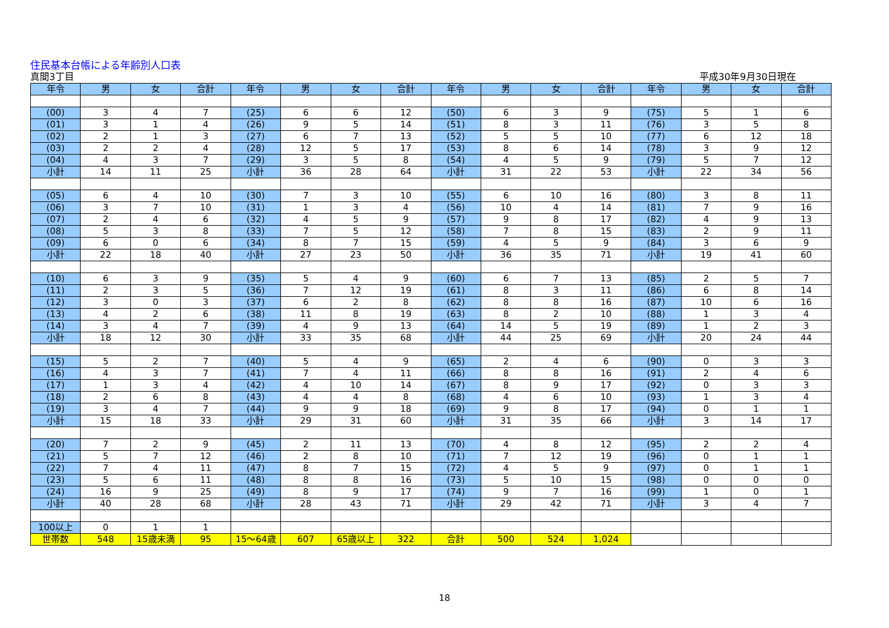住民基本台帳による年齢別人口表
真間3丁目 平成30年9月30日現在
| 年令 | 男 | 女 | 合計 | 年令 | 男 | 女 | 合計 | 年令 | 男 | 女 | 合計 | 年令 | 男 | 女 | 合計 |
| --- | --- | --- | --- | --- | --- | --- | --- | --- | --- | --- | --- | --- | --- | --- | --- |
| (00) | 3 | 4 | 7 | (25) | 6 | 6 | 12 | (50) | 6 | 3 | 9 | (75) | 5 | 1 | 6 |
| (01) | 3 | 1 | 4 | (26) | 9 | 5 | 14 | (51) | 8 | 3 | 11 | (76) | 3 | 5 | 8 |
| (02) | 2 | 1 | 3 | (27) | 6 | 7 | 13 | (52) | 5 | 5 | 10 | (77) | 6 | 12 | 18 |
| (03) | 2 | 2 | 4 | (28) | 12 | 5 | 17 | (53) | 8 | 6 | 14 | (78) | 3 | 9 | 12 |
| (04) | 4 | 3 | 7 | (29) | 3 | 5 | 8 | (54) | 4 | 5 | 9 | (79) | 5 | 7 | 12 |
| 小計 | 14 | 11 | 25 | 小計 | 36 | 28 | 64 | 小計 | 31 | 22 | 53 | 小計 | 22 | 34 | 56 |
| (05) | 6 | 4 | 10 | (30) | 7 | 3 | 10 | (55) | 6 | 10 | 16 | (80) | 3 | 8 | 11 |
| (06) | 3 | 7 | 10 | (31) | 1 | 3 | 4 | (56) | 10 | 4 | 14 | (81) | 7 | 9 | 16 |
| (07) | 2 | 4 | 6 | (32) | 4 | 5 | 9 | (57) | 9 | 8 | 17 | (82) | 4 | 9 | 13 |
| (08) | 5 | 3 | 8 | (33) | 7 | 5 | 12 | (58) | 7 | 8 | 15 | (83) | 2 | 9 | 11 |
| (09) | 6 | 0 | 6 | (34) | 8 | 7 | 15 | (59) | 4 | 5 | 9 | (84) | 3 | 6 | 9 |
| 小計 | 22 | 18 | 40 | 小計 | 27 | 23 | 50 | 小計 | 36 | 35 | 71 | 小計 | 19 | 41 | 60 |
| (10) | 6 | 3 | 9 | (35) | 5 | 4 | 9 | (60) | 6 | 7 | 13 | (85) | 2 | 5 | 7 |
| (11) | 2 | 3 | 5 | (36) | 7 | 12 | 19 | (61) | 8 | 3 | 11 | (86) | 6 | 8 | 14 |
| (12) | 3 | 0 | 3 | (37) | 6 | 2 | 8 | (62) | 8 | 8 | 16 | (87) | 10 | 6 | 16 |
| (13) | 4 | 2 | 6 | (38) | 11 | 8 | 19 | (63) | 8 | 2 | 10 | (88) | 1 | 3 | 4 |
| (14) | 3 | 4 | 7 | (39) | 4 | 9 | 13 | (64) | 14 | 5 | 19 | (89) | 1 | 2 | 3 |
| 小計 | 18 | 12 | 30 | 小計 | 33 | 35 | 68 | 小計 | 44 | 25 | 69 | 小計 | 20 | 24 | 44 |
| (15) | 5 | 2 | 7 | (40) | 5 | 4 | 9 | (65) | 2 | 4 | 6 | (90) | 0 | 3 | 3 |
| (16) | 4 | 3 | 7 | (41) | 7 | 4 | 11 | (66) | 8 | 8 | 16 | (91) | 2 | 4 | 6 |
| (17) | 1 | 3 | 4 | (42) | 4 | 10 | 14 | (67) | 8 | 9 | 17 | (92) | 0 | 3 | 3 |
| (18) | 2 | 6 | 8 | (43) | 4 | 4 | 8 | (68) | 4 | 6 | 10 | (93) | 1 | 3 | 4 |
| (19) | 3 | 4 | 7 | (44) | 9 | 9 | 18 | (69) | 9 | 8 | 17 | (94) | 0 | 1 | 1 |
| 小計 | 15 | 18 | 33 | 小計 | 29 | 31 | 60 | 小計 | 31 | 35 | 66 | 小計 | 3 | 14 | 17 |
| (20) | 7 | 2 | 9 | (45) | 2 | 11 | 13 | (70) | 4 | 8 | 12 | (95) | 2 | 2 | 4 |
| (21) | 5 | 7 | 12 | (46) | 2 | 8 | 10 | (71) | 7 | 12 | 19 | (96) | 0 | 1 | 1 |
| (22) | 7 | 4 | 11 | (47) | 8 | 7 | 15 | (72) | 4 | 5 | 9 | (97) | 0 | 1 | 1 |
| (23) | 5 | 6 | 11 | (48) | 8 | 8 | 16 | (73) | 5 | 10 | 15 | (98) | 0 | 0 | 0 |
| (24) | 16 | 9 | 25 | (49) | 8 | 9 | 17 | (74) | 9 | 7 | 16 | (99) | 1 | 0 | 1 |
| 小計 | 40 | 28 | 68 | 小計 | 28 | 43 | 71 | 小計 | 29 | 42 | 71 | 小計 | 3 | 4 | 7 |
| 100以上 | 0 | 1 | 1 | | | | | | | | | | | | |
| 世帯数 | 548 | 15歳未満 | 95 | 15～64歳 | 607 | 65歳以上 | 322 | 合計 | 500 | 524 | 1,024 | | | | |
18